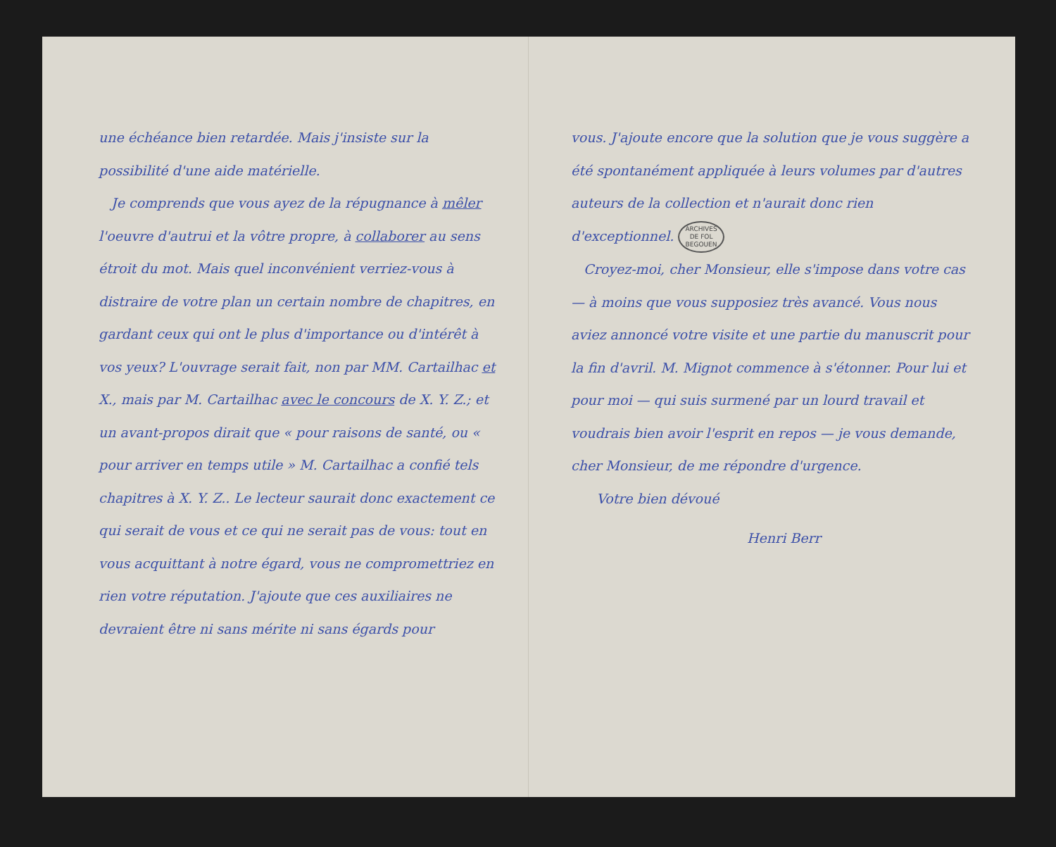une échéance bien retardée. Mais j'insiste sur la possibilité d'une aide matérielle.
Je comprends que vous ayez de la répugnance à mêler l'oeuvre d'autrui et la vôtre propre, à collaborer au sens étroit du mot. Mais quel inconvénient verriez-vous à distraire de votre plan un certain nombre de chapitres, en gardant ceux qui ont le plus d'importance ou d'intérêt à vos yeux? L'ouvrage serait fait, non par MM. Cartailhac et X., mais par M. Cartailhac avec le concours de X. Y. Z.; et un avant-propos dirait que « pour raisons de santé, ou « pour arriver en temps utile » M. Cartailhac a confié tels chapitres à X. Y. Z.. Le lecteur saurait donc exactement ce qui serait de vous et ce qui ne serait pas de vous: tout en vous acquittant à notre égard, vous ne compromettriez en rien votre réputation. J'ajoute que ces auxiliaires ne devraient être ni sans mérite ni sans égards pour
vous. J'ajoute encore que la solution que je vous suggère a été spontanément appliquée à leurs volumes par d'autres auteurs de la collection et n'aurait donc rien d'exceptionnel. ARCHIVES
DE FOL
BEGOUEN
Croyez-moi, cher Monsieur, elle s'impose dans votre cas — à moins que vous supposiez très avancé. Vous nous aviez annoncé votre visite et une partie du manuscrit pour la fin d'avril. M. Mignot commence à s'étonner. Pour lui et pour moi — qui suis surmené par un lourd travail et voudrais bien avoir l'esprit en repos — je vous demande, cher Monsieur, de me répondre d'urgence.
Votre bien dévoué
Henri Berr